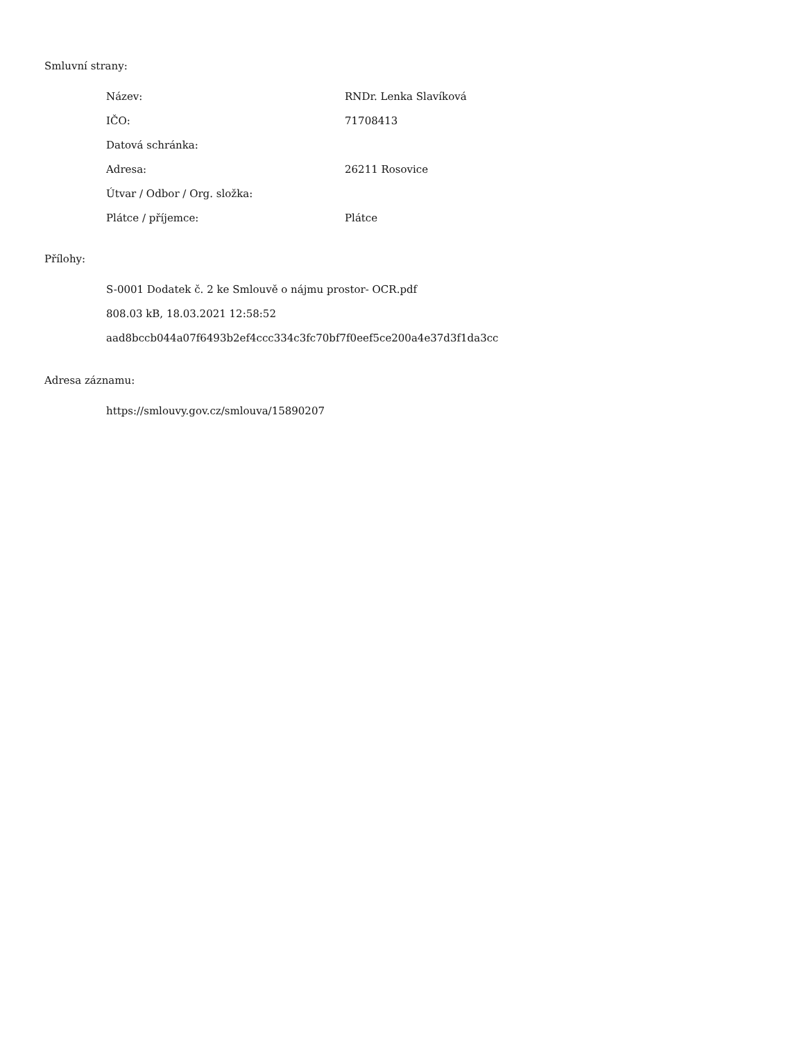Smluvní strany:
| Název: | RNDr. Lenka Slavíková |
| IČO: | 71708413 |
| Datová schránka: | |
| Adresa: | 26211 Rosovice |
| Útvar / Odbor / Org. složka: | |
| Plátce / příjemce: | Plátce |
Přílohy:
S-0001 Dodatek č. 2 ke Smlouvě o nájmu prostor- OCR.pdf
808.03 kB, 18.03.2021 12:58:52
aad8bccb044a07f6493b2ef4ccc334c3fc70bf7f0eef5ce200a4e37d3f1da3cc
Adresa záznamu:
https://smlouvy.gov.cz/smlouva/15890207